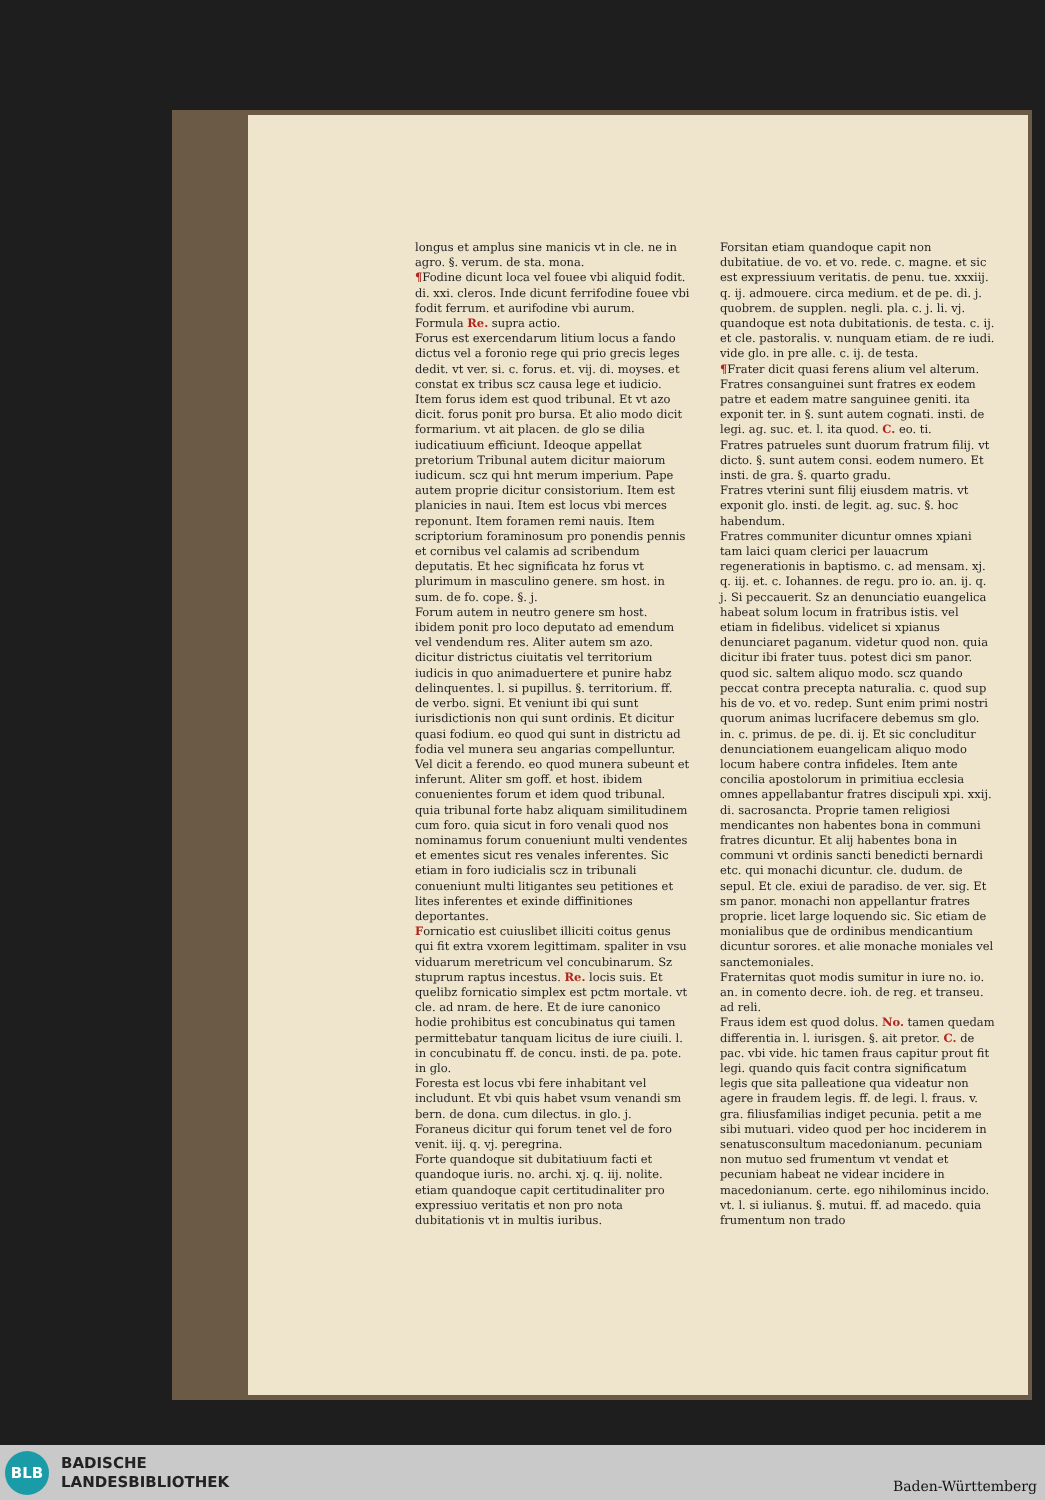longus et amplus sine manicis vt in cle. ne in agro. §. verum. de sta. mona.
¶Fodine dicunt loca vel fouee vbi aliquid fodit. di. xxi. cleros. Inde dicunt ferrifodine fouee vbi fodit ferrum. et aurifodine vbi aurum.
Formula Re. supra actio.
Forus est exercendarum litium locus a fando dictus vel a foronio rege qui prio grecis leges dedit. vt ver. si. c. forus. et. vij. di. moyses. et constat ex tribus scz causa lege et iudicio. Item forus idem est quod tribunal. Et vt azo dicit. forus ponit pro bursa. Et alio modo dicit formarium. vt ait placen. de glo se dilia iudicatiuum efficiunt. Ideoque appellat pretorium Tribunal autem dicitur maiorum iudicum. scz qui hnt merum imperium. Pape autem proprie dicitur consistorium. Item est planicies in naui. Item est locus vbi merces reponunt. Item foramen remi nauis. Item scriptorium foraminosum pro ponendis pennis et cornibus vel calamis ad scribendum deputatis. Et hec significata hz forus vt plurimum in masculino genere. sm host. in sum. de fo. cope. §. j.
Forum autem in neutro genere sm host. ibidem ponit pro loco deputato ad emendum vel vendendum res. Aliter autem sm azo. dicitur districtus ciuitatis vel territorium iudicis in quo animaduertere et punire habz delinquentes. l. si pupillus. §. territorium. ff. de verbo. signi. Et veniunt ibi qui sunt iurisdictionis non qui sunt ordinis. Et dicitur quasi fodium. eo quod qui sunt in districtu ad fodia vel munera seu angarias compelluntur. Vel dicit a ferendo. eo quod munera subeunt et inferunt. Aliter sm goff. et host. ibidem conuenientes forum et idem quod tribunal. quia tribunal forte habz aliquam similitudinem cum foro. quia sicut in foro venali quod nos nominamus forum conueniunt multi vendentes et ementes sicut res venales inferentes. Sic etiam in foro iudicialis scz in tribunali conueniunt multi litigantes seu petitiones et lites inferentes et exinde diffinitiones deportantes.
Fornicatio est cuiuslibet illiciti coitus genus qui fit extra vxorem legittimam. spaliter in vsu viduarum meretricum vel concubinarum. Sz stuprum raptus incestus. Re. locis suis. Et quelibz fornicatio simplex est pctm mortale. vt cle. ad nram. de here. Et de iure canonico hodie prohibitus est concubinatus qui tamen permittebatur tanquam licitus de iure ciuili. l. in concubinatu ff. de concu. insti. de pa. pote. in glo.
Foresta est locus vbi fere inhabitant vel includunt. Et vbi quis habet vsum venandi sm bern. de dona. cum dilectus. in glo. j.
Foraneus dicitur qui forum tenet vel de foro venit. iij. q. vj. peregrina.
Forte quandoque sit dubitatiuum facti et quandoque iuris. no. archi. xj. q. iij. nolite. etiam quandoque capit certitudinaliter pro expressiuo veritatis et non pro nota dubitationis vt in multis iuribus.
Forsitan etiam quandoque capit non dubitatiue. de vo. et vo. rede. c. magne. et sic est expressiuum veritatis. de penu. tue. xxxiij. q. ij. admouere. circa medium. et de pe. di. j. quobrem. de supplen. negli. pla. c. j. li. vj. quandoque est nota dubitationis. de testa. c. ij. et cle. pastoralis. v. nunquam etiam. de re iudi. vide glo. in pre alle. c. ij. de testa.
¶Frater dicit quasi ferens alium vel alterum.
Fratres consanguinei sunt fratres ex eodem patre et eadem matre sanguinee geniti. ita exponit ter. in §. sunt autem cognati. insti. de legi. ag. suc. et. l. ita quod. C. eo. ti.
Fratres patrueles sunt duorum fratrum filij. vt dicto. §. sunt autem consi. eodem numero. Et insti. de gra. §. quarto gradu.
Fratres vterini sunt filij eiusdem matris. vt exponit glo. insti. de legit. ag. suc. §. hoc habendum.
Fratres communiter dicuntur omnes xpiani tam laici quam clerici per lauacrum regenerationis in baptismo. c. ad mensam. xj. q. iij. et. c. Iohannes. de regu. pro io. an. ij. q. j. Si peccauerit. Sz an denunciatio euangelica habeat solum locum in fratribus istis. vel etiam in fidelibus. videlicet si xpianus denunciaret paganum. videtur quod non. quia dicitur ibi frater tuus. potest dici sm panor. quod sic. saltem aliquo modo. scz quando peccat contra precepta naturalia. c. quod sup his de vo. et vo. redep. Sunt enim primi nostri quorum animas lucrifacere debemus sm glo. in. c. primus. de pe. di. ij. Et sic concluditur denunciationem euangelicam aliquo modo locum habere contra infideles. Item ante concilia apostolorum in primitiua ecclesia omnes appellabantur fratres discipuli xpi. xxij. di. sacrosancta. Proprie tamen religiosi mendicantes non habentes bona in communi fratres dicuntur. Et alij habentes bona in communi vt ordinis sancti benedicti bernardi etc. qui monachi dicuntur. cle. dudum. de sepul. Et cle. exiui de paradiso. de ver. sig. Et sm panor. monachi non appellantur fratres proprie. licet large loquendo sic. Sic etiam de monialibus que de ordinibus mendicantium dicuntur sorores. et alie monache moniales vel sanctemoniales.
Fraternitas quot modis sumitur in iure no. io. an. in comento decre. ioh. de reg. et transeu. ad reli.
Fraus idem est quod dolus. No. tamen quedam differentia in. l. iurisgen. §. ait pretor. C. de pac. vbi vide. hic tamen fraus capitur prout fit legi. quando quis facit contra significatum legis que sita palleatione qua videatur non agere in fraudem legis. ff. de legi. l. fraus. v. gra. filiusfamilias indiget pecunia. petit a me sibi mutuari. video quod per hoc inciderem in senatusconsultum macedonianum. pecuniam non mutuo sed frumentum vt vendat et pecuniam habeat ne videar incidere in macedonianum. certe. ego nihilominus incido. vt. l. si iulianus. §. mutui. ff. ad macedo. quia frumentum non trado
BLB
BADISCHE
LANDESBIBLIOTHEK
Baden-Württemberg